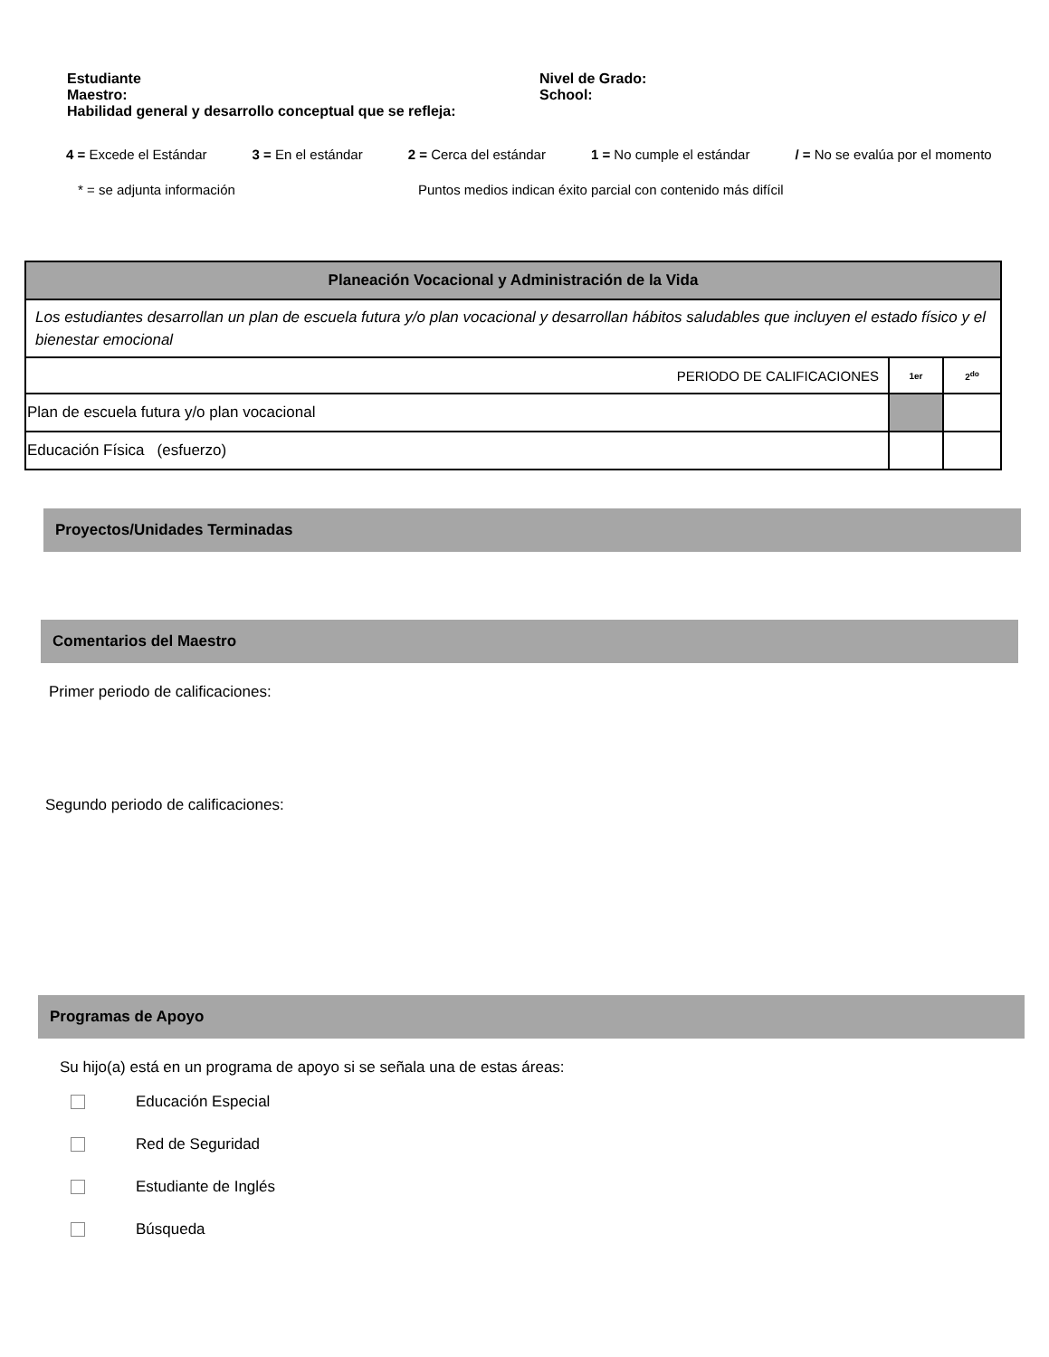Estudiante Nivel de Grado:
Maestro: School:
Habilidad general y desarrollo conceptual que se refleja:
4 = Excede el Estándar 3 = En el estándar 2 = Cerca del estándar 1 = No cumple el estándar / = No se evalúa por el momento
* = se adjunta información Puntos medios indican éxito parcial con contenido más difícil
| Planeación Vocacional y Administración de la Vida | | |
| Los estudiantes desarrollan un plan de escuela futura y/o plan vocacional y desarrollan hábitos saludables que incluyen el estado físico y el bienestar emocional | | |
| PERIODO DE CALIFICACIONES | 1er | 2<sup>do</sup> |
| Plan de escuela futura y/o plan vocacional | | |
| Educación Física (esfuerzo) | | |
Proyectos/Unidades Terminadas
Comentarios del Maestro
Primer periodo de calificaciones:
Segundo periodo de calificaciones:
Programas de Apoyo
Su hijo(a) está en un programa de apoyo si se señala una de estas áreas:
Educación Especial
Red de Seguridad
Estudiante de Inglés
Búsqueda